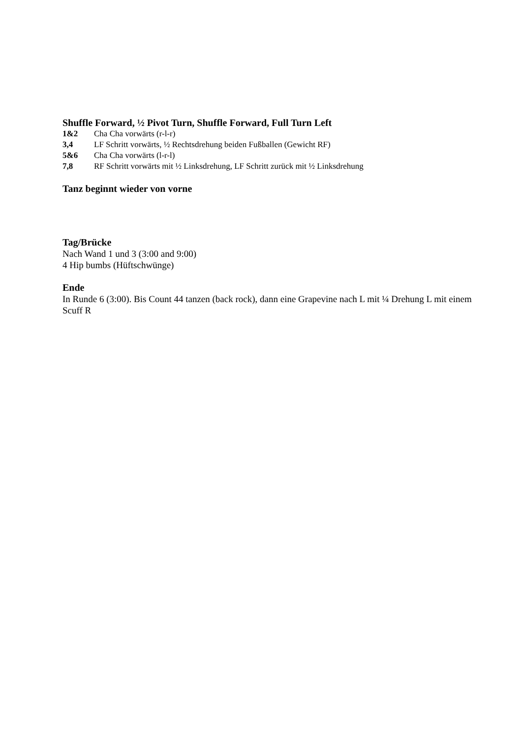Shuffle Forward, ½ Pivot Turn, Shuffle Forward, Full Turn Left
1&2 Cha Cha vorwärts (r-l-r)
3,4 LF Schritt vorwärts, ½ Rechtsdrehung beiden Fußballen (Gewicht RF)
5&6 Cha Cha vorwärts (l-r-l)
7,8 RF Schritt vorwärts mit ½ Linksdrehung, LF Schritt zurück mit ½ Linksdrehung
Tanz beginnt wieder von vorne
Tag/Brücke
Nach Wand 1 und 3 (3:00 and 9:00)
4 Hip bumbs (Hüftschwünge)
Ende
In Runde 6 (3:00). Bis Count 44 tanzen (back rock), dann eine Grapevine nach L mit ¼ Drehung L mit einem Scuff R